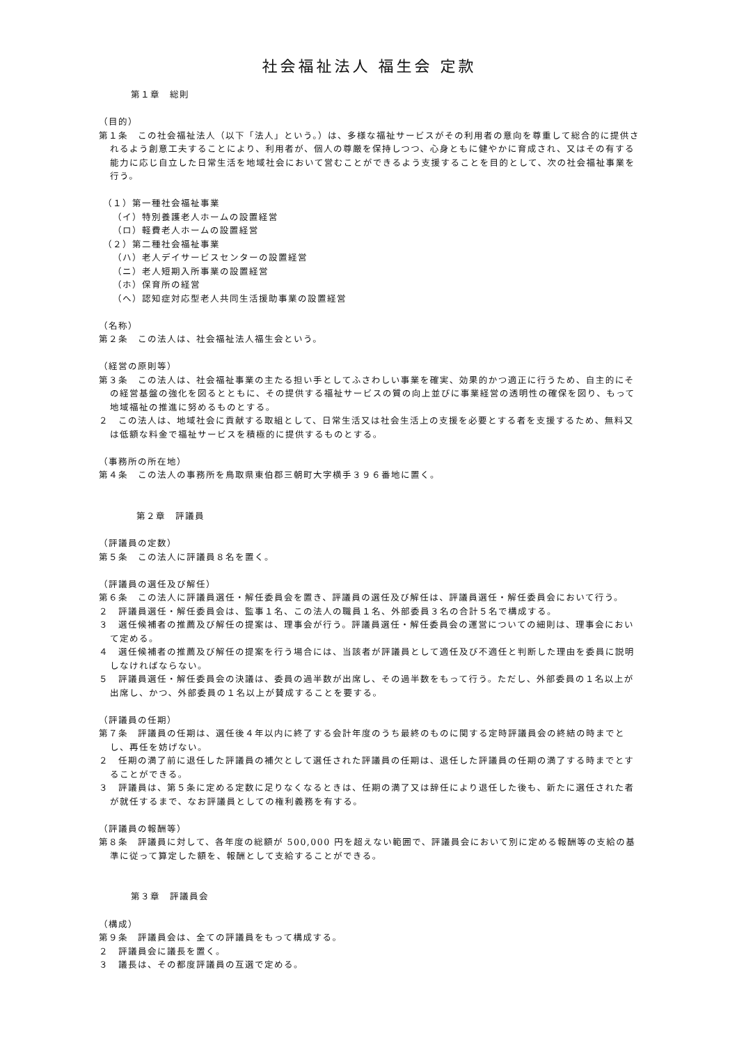社会福祉法人 福生会 定款
第１章　総則
（目的）
第１条　この社会福祉法人（以下「法人」という。）は、多様な福祉サービスがその利用者の意向を尊重して総合的に提供されるよう創意工夫することにより、利用者が、個人の尊厳を保持しつつ、心身ともに健やかに育成され、又はその有する能力に応じ自立した日常生活を地域社会において営むことができるよう支援することを目的として、次の社会福祉事業を行う。
（１）第一種社会福祉事業
（イ）特別養護老人ホームの設置経営
（ロ）軽費老人ホームの設置経営
（２）第二種社会福祉事業
（ハ）老人デイサービスセンターの設置経営
（ニ）老人短期入所事業の設置経営
（ホ）保育所の経営
（へ）認知症対応型老人共同生活援助事業の設置経営
（名称）
第２条　この法人は、社会福祉法人福生会という。
（経営の原則等）
第３条　この法人は、社会福祉事業の主たる担い手としてふさわしい事業を確実、効果的かつ適正に行うため、自主的にその経営基盤の強化を図るとともに、その提供する福祉サービスの質の向上並びに事業経営の透明性の確保を図り、もって地域福祉の推進に努めるものとする。
２　この法人は、地域社会に貢献する取組として、日常生活又は社会生活上の支援を必要とする者を支援するため、無料又は低額な料金で福祉サービスを積極的に提供するものとする。
（事務所の所在地）
第４条　この法人の事務所を鳥取県東伯郡三朝町大字横手３９６番地に置く。
第２章　評議員
（評議員の定数）
第５条　この法人に評議員８名を置く。
（評議員の選任及び解任）
第６条　この法人に評議員選任・解任委員会を置き、評議員の選任及び解任は、評議員選任・解任委員会において行う。
２　評議員選任・解任委員会は、監事１名、この法人の職員１名、外部委員３名の合計５名で構成する。
３　選任候補者の推薦及び解任の提案は、理事会が行う。評議員選任・解任委員会の運営についての細則は、理事会において定める。
４　選任候補者の推薦及び解任の提案を行う場合には、当該者が評議員として適任及び不適任と判断した理由を委員に説明しなければならない。
５　評議員選任・解任委員会の決議は、委員の過半数が出席し、その過半数をもって行う。ただし、外部委員の１名以上が出席し、かつ、外部委員の１名以上が賛成することを要する。
（評議員の任期）
第７条　評議員の任期は、選任後４年以内に終了する会計年度のうち最終のものに関する定時評議員会の終結の時までとし、再任を妨げない。
２　任期の満了前に退任した評議員の補欠として選任された評議員の任期は、退任した評議員の任期の満了する時までとすることができる。
３　評議員は、第５条に定める定数に足りなくなるときは、任期の満了又は辞任により退任した後も、新たに選任された者が就任するまで、なお評議員としての権利義務を有する。
（評議員の報酬等）
第８条　評議員に対して、各年度の総額が 500,000 円を超えない範囲で、評議員会において別に定める報酬等の支給の基準に従って算定した額を、報酬として支給することができる。
第３章　評議員会
（構成）
第９条　評議員会は、全ての評議員をもって構成する。
２　評議員会に議長を置く。
３　議長は、その都度評議員の互選で定める。